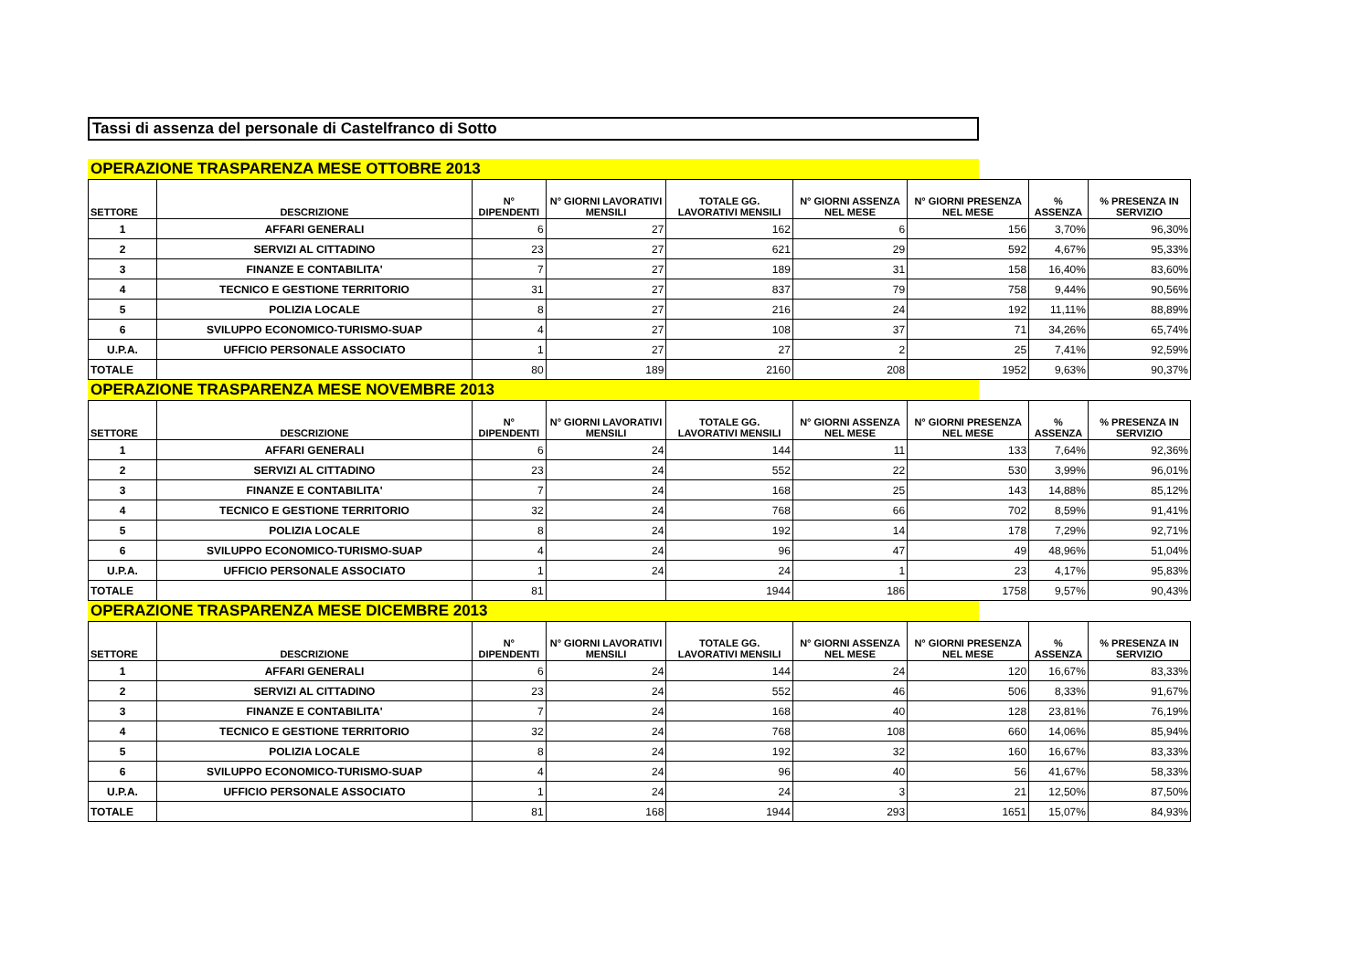Tassi di assenza del personale di Castelfranco di Sotto
OPERAZIONE TRASPARENZA MESE OTTOBRE 2013
| SETTORE | DESCRIZIONE | N° DIPENDENTI | N° GIORNI LAVORATIVI MENSILI | TOTALE GG. LAVORATIVI MENSILI | N° GIORNI ASSENZA NEL MESE | N° GIORNI PRESENZA NEL MESE | % ASSENZA | % PRESENZA IN SERVIZIO |
| --- | --- | --- | --- | --- | --- | --- | --- | --- |
| 1 | AFFARI GENERALI | 6 | 27 | 162 | 6 | 156 | 3,70% | 96,30% |
| 2 | SERVIZI AL CITTADINO | 23 | 27 | 621 | 29 | 592 | 4,67% | 95,33% |
| 3 | FINANZE E CONTABILITA' | 7 | 27 | 189 | 31 | 158 | 16,40% | 83,60% |
| 4 | TECNICO E GESTIONE TERRITORIO | 31 | 27 | 837 | 79 | 758 | 9,44% | 90,56% |
| 5 | POLIZIA LOCALE | 8 | 27 | 216 | 24 | 192 | 11,11% | 88,89% |
| 6 | SVILUPPO ECONOMICO-TURISMO-SUAP | 4 | 27 | 108 | 37 | 71 | 34,26% | 65,74% |
| U.P.A. | UFFICIO PERSONALE ASSOCIATO | 1 | 27 | 27 | 2 | 25 | 7,41% | 92,59% |
| TOTALE | | 80 | 189 | 2160 | 208 | 1952 | 9,63% | 90,37% |
OPERAZIONE TRASPARENZA MESE NOVEMBRE 2013
| SETTORE | DESCRIZIONE | N° DIPENDENTI | N° GIORNI LAVORATIVI MENSILI | TOTALE GG. LAVORATIVI MENSILI | N° GIORNI ASSENZA NEL MESE | N° GIORNI PRESENZA NEL MESE | % ASSENZA | % PRESENZA IN SERVIZIO |
| --- | --- | --- | --- | --- | --- | --- | --- | --- |
| 1 | AFFARI GENERALI | 6 | 24 | 144 | 11 | 133 | 7,64% | 92,36% |
| 2 | SERVIZI AL CITTADINO | 23 | 24 | 552 | 22 | 530 | 3,99% | 96,01% |
| 3 | FINANZE E CONTABILITA' | 7 | 24 | 168 | 25 | 143 | 14,88% | 85,12% |
| 4 | TECNICO E GESTIONE TERRITORIO | 32 | 24 | 768 | 66 | 702 | 8,59% | 91,41% |
| 5 | POLIZIA LOCALE | 8 | 24 | 192 | 14 | 178 | 7,29% | 92,71% |
| 6 | SVILUPPO ECONOMICO-TURISMO-SUAP | 4 | 24 | 96 | 47 | 49 | 48,96% | 51,04% |
| U.P.A. | UFFICIO PERSONALE ASSOCIATO | 1 | 24 | 24 | 1 | 23 | 4,17% | 95,83% |
| TOTALE | | 81 | | 1944 | 186 | 1758 | 9,57% | 90,43% |
OPERAZIONE TRASPARENZA MESE DICEMBRE 2013
| SETTORE | DESCRIZIONE | N° DIPENDENTI | N° GIORNI LAVORATIVI MENSILI | TOTALE GG. LAVORATIVI MENSILI | N° GIORNI ASSENZA NEL MESE | N° GIORNI PRESENZA NEL MESE | % ASSENZA | % PRESENZA IN SERVIZIO |
| --- | --- | --- | --- | --- | --- | --- | --- | --- |
| 1 | AFFARI GENERALI | 6 | 24 | 144 | 24 | 120 | 16,67% | 83,33% |
| 2 | SERVIZI AL CITTADINO | 23 | 24 | 552 | 46 | 506 | 8,33% | 91,67% |
| 3 | FINANZE E CONTABILITA' | 7 | 24 | 168 | 40 | 128 | 23,81% | 76,19% |
| 4 | TECNICO E GESTIONE TERRITORIO | 32 | 24 | 768 | 108 | 660 | 14,06% | 85,94% |
| 5 | POLIZIA LOCALE | 8 | 24 | 192 | 32 | 160 | 16,67% | 83,33% |
| 6 | SVILUPPO ECONOMICO-TURISMO-SUAP | 4 | 24 | 96 | 40 | 56 | 41,67% | 58,33% |
| U.P.A. | UFFICIO PERSONALE ASSOCIATO | 1 | 24 | 24 | 3 | 21 | 12,50% | 87,50% |
| TOTALE | | 81 | 168 | 1944 | 293 | 1651 | 15,07% | 84,93% |